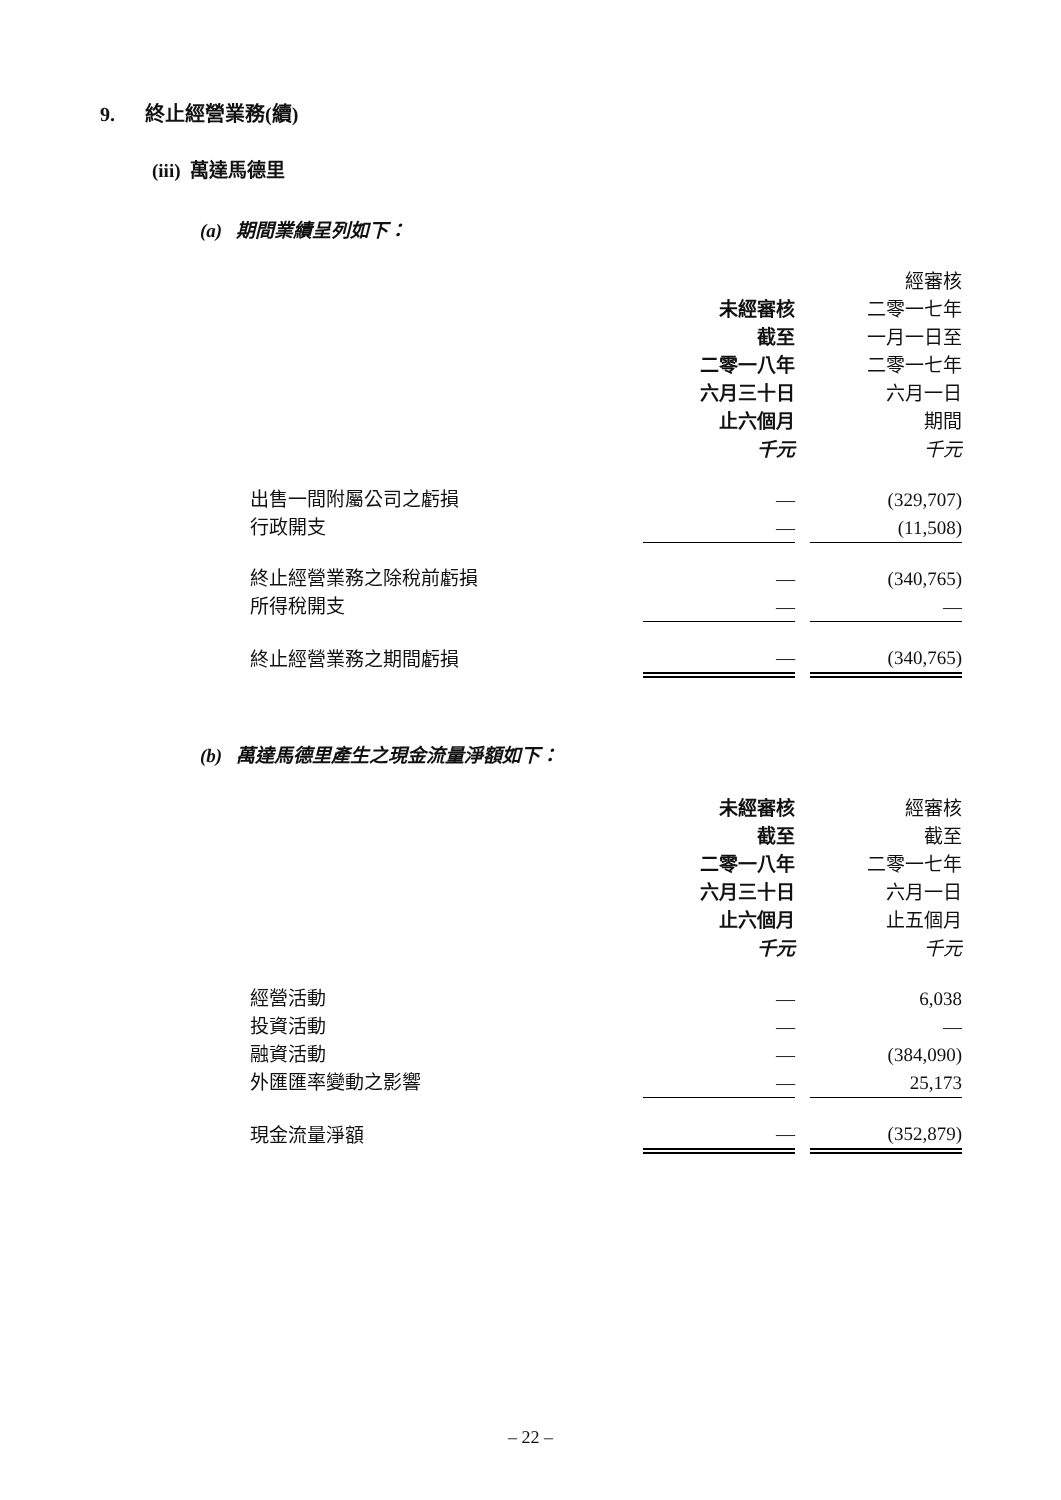9. 終止經營業務(續)
(iii) 萬達馬德里
(a) 期間業績呈列如下：
| | | | 經審核 |
| | 未經審核 | | 二零一七年 |
| | 截至 | | 一月一日至 |
| | 二零一八年 | | 二零一七年 |
| | 六月三十日 | | 六月一日 |
| | 止六個月 | | 期間 |
| | 千元 | | 千元 |
| 出售一間附屬公司之虧損 | — | | (329,707) |
| 行政開支 | — | | (11,508) |
| 終止經營業務之除稅前虧損 | — | | (340,765) |
| 所得稅開支 | — | | — |
| 終止經營業務之期間虧損 | — | | (340,765) |
(b) 萬達馬德里產生之現金流量淨額如下：
| | 未經審核 | | 經審核 |
| | 截至 | | 截至 |
| | 二零一八年 | | 二零一七年 |
| | 六月三十日 | | 六月一日 |
| | 止六個月 | | 止五個月 |
| | 千元 | | 千元 |
| 經營活動 | — | | 6,038 |
| 投資活動 | — | | — |
| 融資活動 | — | | (384,090) |
| 外匯匯率變動之影響 | — | | 25,173 |
| 現金流量淨額 | — | | (352,879) |
– 22 –